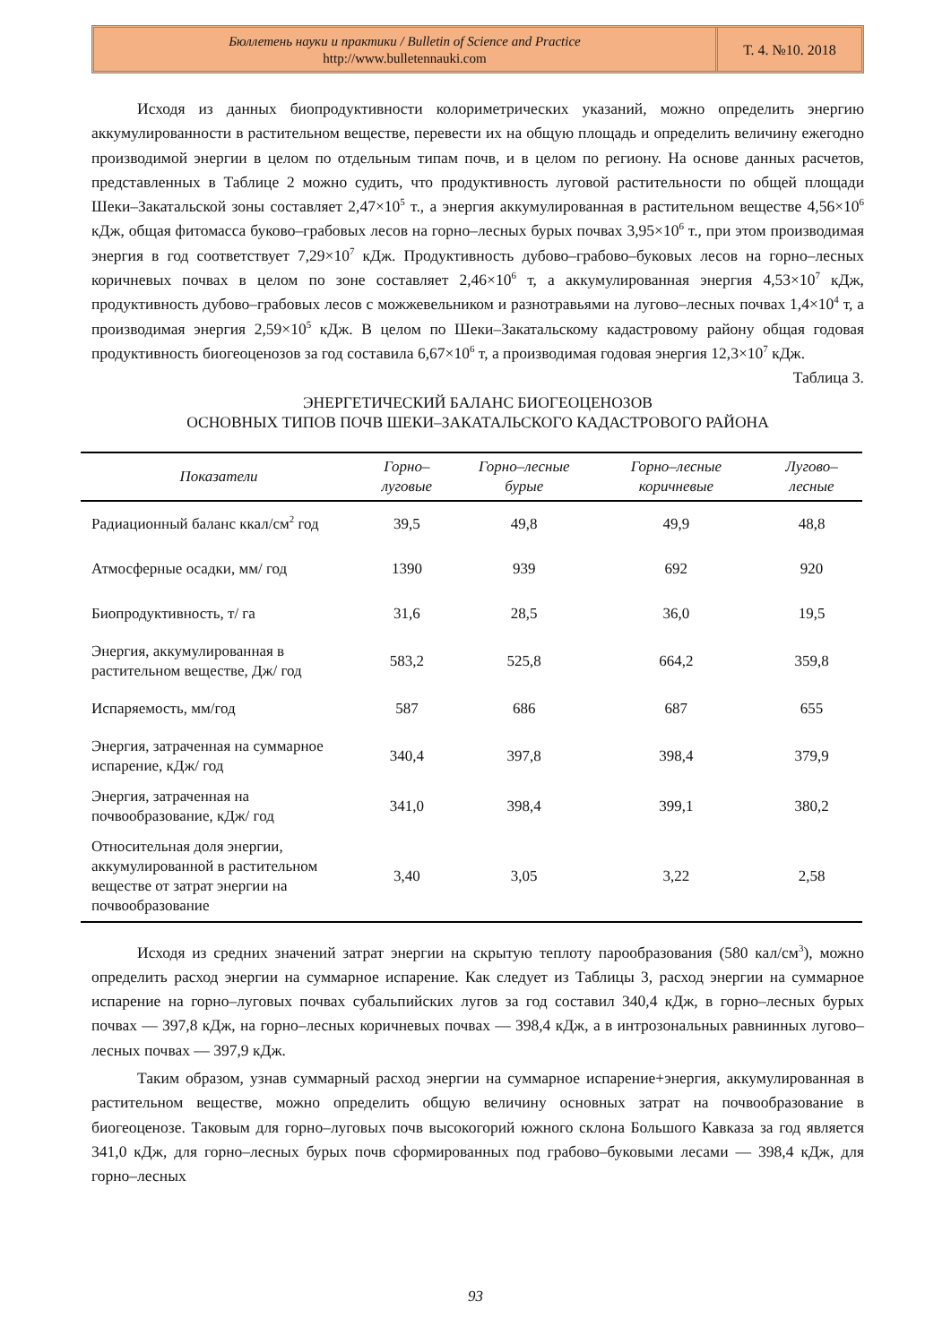Бюллетень науки и практики / Bulletin of Science and Practice
http://www.bulletennauki.com
Т. 4. №10. 2018
Исходя из данных биопродуктивности колориметрических указаний, можно определить энергию аккумулированности в растительном веществе, перевести их на общую площадь и определить величину ежегодно производимой энергии в целом по отдельным типам почв, и в целом по региону. На основе данных расчетов, представленных в Таблице 2 можно судить, что продуктивность луговой растительности по общей площади Шеки–Закатальской зоны составляет 2,47×10<sup>5</sup> т., а энергия аккумулированная в растительном веществе 4,56×10<sup>6</sup> кДж, общая фитомасса буково–грабовых лесов на горно–лесных бурых почвах 3,95×10<sup>6</sup> т., при этом производимая энергия в год соответствует 7,29×10<sup>7</sup> кДж. Продуктивность дубово–грабово–буковых лесов на горно–лесных коричневых почвах в целом по зоне составляет 2,46×10<sup>6</sup> т, а аккумулированная энергия 4,53×10<sup>7</sup> кДж, продуктивность дубово–грабовых лесов с можжевельником и разнотравьями на лугово–лесных почвах 1,4×10<sup>4</sup> т, а производимая энергия 2,59×10<sup>5</sup> кДж. В целом по Шеки–Закатальскому кадастровому району общая годовая продуктивность биогеоценозов за год составила 6,67×10<sup>6</sup> т, а производимая годовая энергия 12,3×10<sup>7</sup> кДж.
Таблица 3.
ЭНЕРГЕТИЧЕСКИЙ БАЛАНС БИОГЕОЦЕНОЗОВ
ОСНОВНЫХ ТИПОВ ПОЧВ ШЕКИ–ЗАКАТАЛЬСКОГО КАДАСТРОВОГО РАЙОНА
| Показатели | Горно–луговые | Горно–лесные бурые | Горно–лесные коричневые | Лугово–лесные |
| --- | --- | --- | --- | --- |
| Радиационный баланс ккал/см<sup>2</sup> год | 39,5 | 49,8 | 49,9 | 48,8 |
| Атмосферные осадки, мм/ год | 1390 | 939 | 692 | 920 |
| Биопродуктивность, т/ га | 31,6 | 28,5 | 36,0 | 19,5 |
| Энергия, аккумулированная в растительном веществе, Дж/ год | 583,2 | 525,8 | 664,2 | 359,8 |
| Испаряемость, мм/год | 587 | 686 | 687 | 655 |
| Энергия, затраченная на суммарное испарение, кДж/ год | 340,4 | 397,8 | 398,4 | 379,9 |
| Энергия, затраченная на почвообразование, кДж/ год | 341,0 | 398,4 | 399,1 | 380,2 |
| Относительная доля энергии, аккумулированной в растительном веществе от затрат энергии на почвообразование | 3,40 | 3,05 | 3,22 | 2,58 |
Исходя из средних значений затрат энергии на скрытую теплоту парообразования (580 кал/см<sup>3</sup>), можно определить расход энергии на суммарное испарение. Как следует из Таблицы 3, расход энергии на суммарное испарение на горно–луговых почвах субальпийских лугов за год составил 340,4 кДж, в горно–лесных бурых почвах — 397,8 кДж, на горно–лесных коричневых почвах — 398,4 кДж, а в интрозональных равнинных лугово–лесных почвах — 397,9 кДж.
Таким образом, узнав суммарный расход энергии на суммарное испарение+энергия, аккумулированная в растительном веществе, можно определить общую величину основных затрат на почвообразование в биогеоценозе. Таковым для горно–луговых почв высокогорий южного склона Большого Кавказа за год является 341,0 кДж, для горно–лесных бурых почв сформированных под грабово–буковыми лесами — 398,4 кДж, для горно–лесных
93